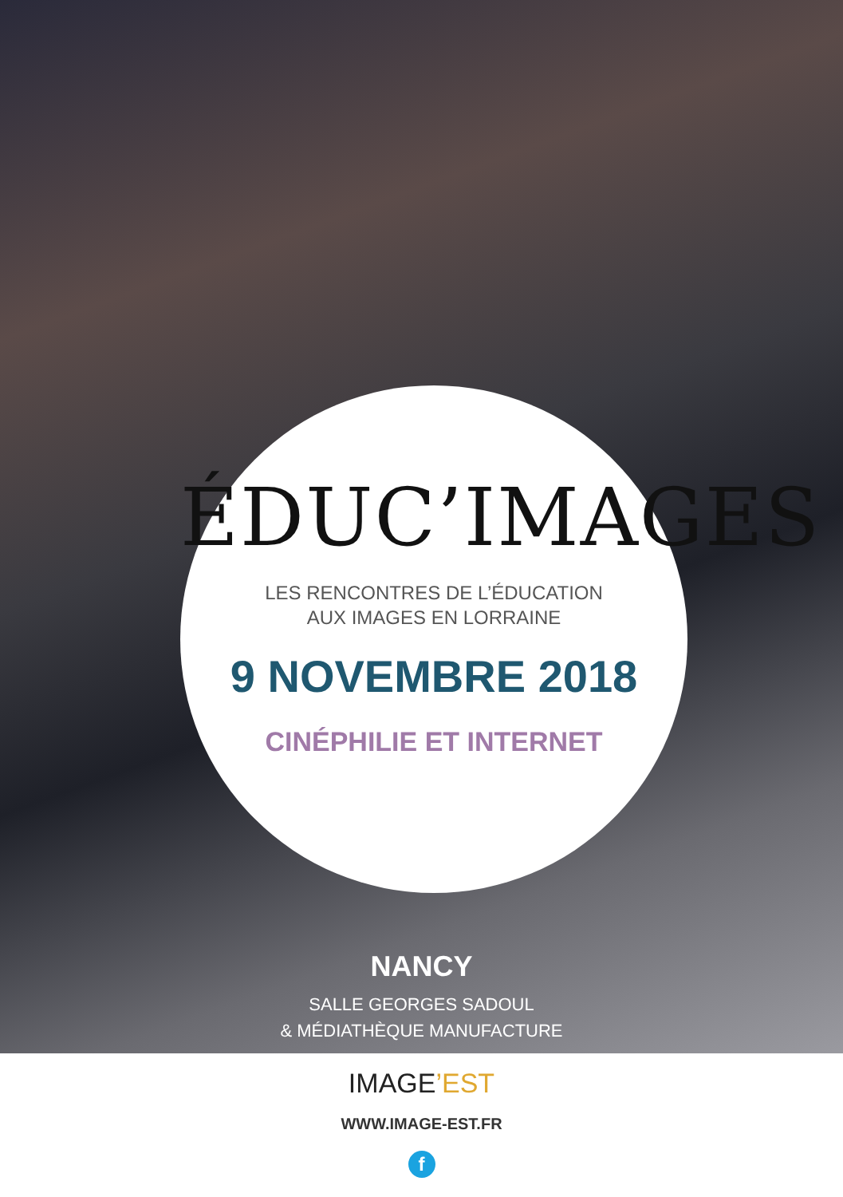ÉDUC’IMAGES
LES RENCONTRES DE L’ÉDUCATION
AUX IMAGES EN LORRAINE
9 NOVEMBRE 2018
CINÉPHILIE ET INTERNET
NANCY
SALLE GEORGES SADOUL
& MÉDIATHÈQUE MANUFACTURE
IMAGE’EST
WWW.IMAGE-EST.FR
f